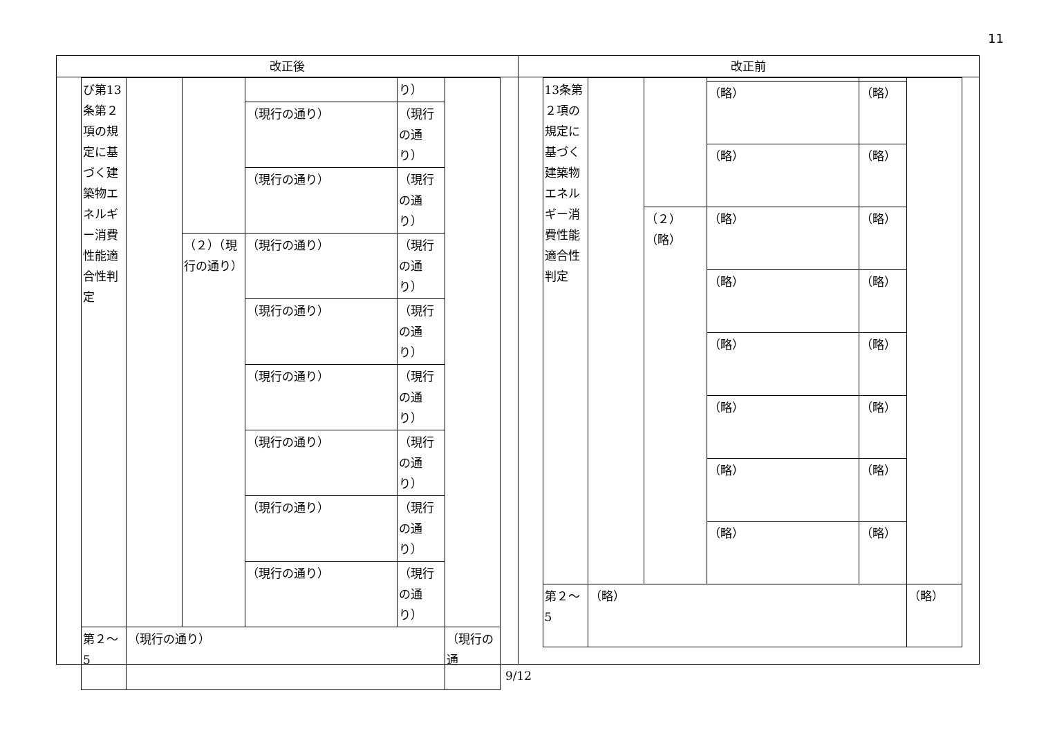11
改正後
| び第13条第２項の規定に基づく建築物エネルギー消費性能適合性判定 | | | | り） | |
| | | | （現行の通り） | （現行の通り） | |
| | | | （現行の通り） | （現行の通り） | |
| | | （２）（現行の通り） | （現行の通り） | （現行の通り） | |
| | | | （現行の通り） | （現行の通り） | |
| | | | （現行の通り） | （現行の通り） | |
| | | | （現行の通り） | （現行の通り） | |
| | | | （現行の通り） | （現行の通り） | |
| | | | （現行の通り） | （現行の通り） | |
| 第２～5 | （現行の通り） | | | | （現行の通 |
改正前
| 13条第２項の規定に基づく建築物エネルギー消費性能適合性判定 | | | | | |
| | | | （略） | （略） | |
| | | | （略） | （略） | |
| | | （２）（略） | （略） | （略） | |
| | | | （略） | （略） | |
| | | | （略） | （略） | |
| | | | （略） | （略） | |
| | | | （略） | （略） | |
| | | | （略） | （略） | |
| 第２～5 | （略） | | | | （略） |
9/12